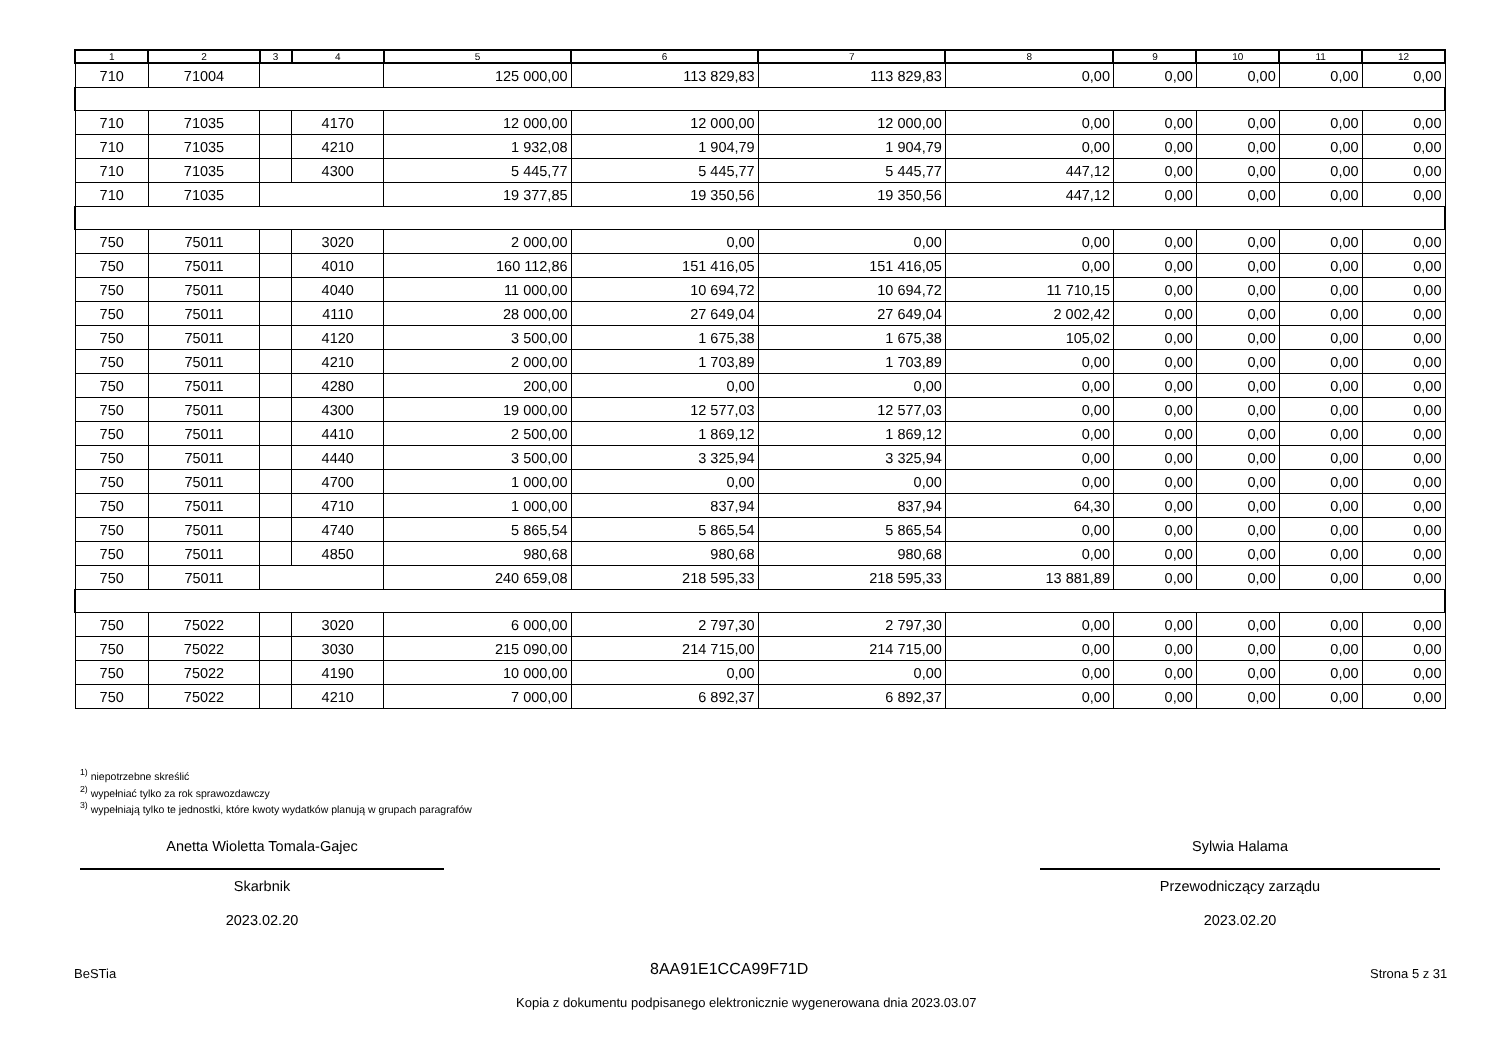| 1 | 2 | 3 | 4 | 5 | 6 | 7 | 8 | 9 | 10 | 11 | 12 |
| --- | --- | --- | --- | --- | --- | --- | --- | --- | --- | --- | --- |
| 710 | 71004 | | | 125 000,00 | 113 829,83 | 113 829,83 | 0,00 | 0,00 | 0,00 | 0,00 | 0,00 |
| 710 | 71035 | | 4170 | 12 000,00 | 12 000,00 | 12 000,00 | 0,00 | 0,00 | 0,00 | 0,00 | 0,00 |
| 710 | 71035 | | 4210 | 1 932,08 | 1 904,79 | 1 904,79 | 0,00 | 0,00 | 0,00 | 0,00 | 0,00 |
| 710 | 71035 | | 4300 | 5 445,77 | 5 445,77 | 5 445,77 | 447,12 | 0,00 | 0,00 | 0,00 | 0,00 |
| 710 | 71035 | | | 19 377,85 | 19 350,56 | 19 350,56 | 447,12 | 0,00 | 0,00 | 0,00 | 0,00 |
| 750 | 75011 | | 3020 | 2 000,00 | 0,00 | 0,00 | 0,00 | 0,00 | 0,00 | 0,00 | 0,00 |
| 750 | 75011 | | 4010 | 160 112,86 | 151 416,05 | 151 416,05 | 0,00 | 0,00 | 0,00 | 0,00 | 0,00 |
| 750 | 75011 | | 4040 | 11 000,00 | 10 694,72 | 10 694,72 | 11 710,15 | 0,00 | 0,00 | 0,00 | 0,00 |
| 750 | 75011 | | 4110 | 28 000,00 | 27 649,04 | 27 649,04 | 2 002,42 | 0,00 | 0,00 | 0,00 | 0,00 |
| 750 | 75011 | | 4120 | 3 500,00 | 1 675,38 | 1 675,38 | 105,02 | 0,00 | 0,00 | 0,00 | 0,00 |
| 750 | 75011 | | 4210 | 2 000,00 | 1 703,89 | 1 703,89 | 0,00 | 0,00 | 0,00 | 0,00 | 0,00 |
| 750 | 75011 | | 4280 | 200,00 | 0,00 | 0,00 | 0,00 | 0,00 | 0,00 | 0,00 | 0,00 |
| 750 | 75011 | | 4300 | 19 000,00 | 12 577,03 | 12 577,03 | 0,00 | 0,00 | 0,00 | 0,00 | 0,00 |
| 750 | 75011 | | 4410 | 2 500,00 | 1 869,12 | 1 869,12 | 0,00 | 0,00 | 0,00 | 0,00 | 0,00 |
| 750 | 75011 | | 4440 | 3 500,00 | 3 325,94 | 3 325,94 | 0,00 | 0,00 | 0,00 | 0,00 | 0,00 |
| 750 | 75011 | | 4700 | 1 000,00 | 0,00 | 0,00 | 0,00 | 0,00 | 0,00 | 0,00 | 0,00 |
| 750 | 75011 | | 4710 | 1 000,00 | 837,94 | 837,94 | 64,30 | 0,00 | 0,00 | 0,00 | 0,00 |
| 750 | 75011 | | 4740 | 5 865,54 | 5 865,54 | 5 865,54 | 0,00 | 0,00 | 0,00 | 0,00 | 0,00 |
| 750 | 75011 | | 4850 | 980,68 | 980,68 | 980,68 | 0,00 | 0,00 | 0,00 | 0,00 | 0,00 |
| 750 | 75011 | | | 240 659,08 | 218 595,33 | 218 595,33 | 13 881,89 | 0,00 | 0,00 | 0,00 | 0,00 |
| 750 | 75022 | | 3020 | 6 000,00 | 2 797,30 | 2 797,30 | 0,00 | 0,00 | 0,00 | 0,00 | 0,00 |
| 750 | 75022 | | 3030 | 215 090,00 | 214 715,00 | 214 715,00 | 0,00 | 0,00 | 0,00 | 0,00 | 0,00 |
| 750 | 75022 | | 4190 | 10 000,00 | 0,00 | 0,00 | 0,00 | 0,00 | 0,00 | 0,00 | 0,00 |
| 750 | 75022 | | 4210 | 7 000,00 | 6 892,37 | 6 892,37 | 0,00 | 0,00 | 0,00 | 0,00 | 0,00 |
<sup>1)</sup> niepotrzebne skreślić
<sup>2)</sup> wypełniać tylko za rok sprawozdawczy
<sup>3)</sup> wypełniają tylko te jednostki, które kwoty wydatków planują w grupach paragrafów
Anetta Wioletta Tomala-Gajec
Skarbnik
2023.02.20
Sylwia Halama
Przewodniczący zarządu
2023.02.20
BeSTia 8AA91E1CCA99F71D Strona 5 z 31
Kopia z dokumentu podpisanego elektronicznie wygenerowana dnia 2023.03.07